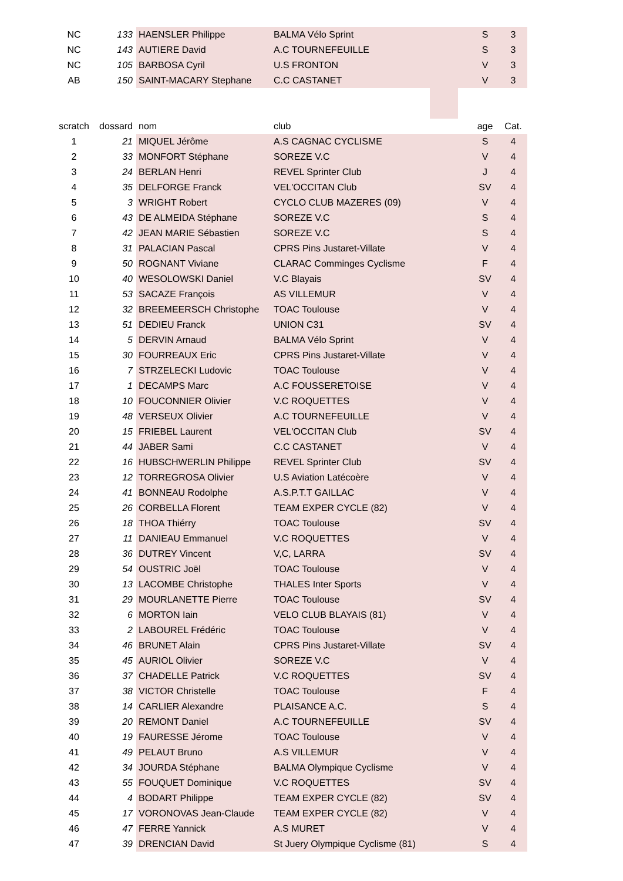| NC | 133 | HAENSLER Philippe | BALMA Vélo Sprint | S | 3 |
| NC | 143 | AUTIERE David | A.C TOURNEFEUILLE | S | 3 |
| NC | 105 | BARBOSA Cyril | U.S FRONTON | V | 3 |
| AB | 150 | SAINT-MACARY Stephane | C.C CASTANET | V | 3 |
| scratch | dossard | nom | club | age | Cat. |
| --- | --- | --- | --- | --- | --- |
| 1 | 21 | MIQUEL Jérôme | A.S CAGNAC CYCLISME | S | 4 |
| 2 | 33 | MONFORT Stéphane | SOREZE V.C | V | 4 |
| 3 | 24 | BERLAN Henri | REVEL Sprinter Club | J | 4 |
| 4 | 35 | DELFORGE Franck | VEL'OCCITAN Club | SV | 4 |
| 5 | 3 | WRIGHT Robert | CYCLO CLUB MAZERES (09) | V | 4 |
| 6 | 43 | DE ALMEIDA Stéphane | SOREZE V.C | S | 4 |
| 7 | 42 | JEAN MARIE Sébastien | SOREZE V.C | S | 4 |
| 8 | 31 | PALACIAN Pascal | CPRS Pins Justaret-Villate | V | 4 |
| 9 | 50 | ROGNANT Viviane | CLARAC Comminges Cyclisme | F | 4 |
| 10 | 40 | WESOLOWSKI Daniel | V.C Blayais | SV | 4 |
| 11 | 53 | SACAZE François | AS VILLEMUR | V | 4 |
| 12 | 32 | BREEMEERSCH Christophe | TOAC Toulouse | V | 4 |
| 13 | 51 | DEDIEU Franck | UNION C31 | SV | 4 |
| 14 | 5 | DERVIN Arnaud | BALMA Vélo Sprint | V | 4 |
| 15 | 30 | FOURREAUX Eric | CPRS Pins Justaret-Villate | V | 4 |
| 16 | 7 | STRZELECKI Ludovic | TOAC Toulouse | V | 4 |
| 17 | 1 | DECAMPS Marc | A.C FOUSSERETOISE | V | 4 |
| 18 | 10 | FOUCONNIER Olivier | V.C ROQUETTES | V | 4 |
| 19 | 48 | VERSEUX Olivier | A.C TOURNEFEUILLE | V | 4 |
| 20 | 15 | FRIEBEL Laurent | VEL'OCCITAN Club | SV | 4 |
| 21 | 44 | JABER Sami | C.C CASTANET | V | 4 |
| 22 | 16 | HUBSCHWERLIN Philippe | REVEL Sprinter Club | SV | 4 |
| 23 | 12 | TORREGROSA Olivier | U.S Aviation Latécoère | V | 4 |
| 24 | 41 | BONNEAU Rodolphe | A.S.P.T.T GAILLAC | V | 4 |
| 25 | 26 | CORBELLA Florent | TEAM EXPER CYCLE (82) | V | 4 |
| 26 | 18 | THOA Thiérry | TOAC Toulouse | SV | 4 |
| 27 | 11 | DANIEAU Emmanuel | V.C ROQUETTES | V | 4 |
| 28 | 36 | DUTREY Vincent | V,C, LARRA | SV | 4 |
| 29 | 54 | OUSTRIC Joël | TOAC Toulouse | V | 4 |
| 30 | 13 | LACOMBE Christophe | THALES Inter Sports | V | 4 |
| 31 | 29 | MOURLANETTE Pierre | TOAC Toulouse | SV | 4 |
| 32 | 6 | MORTON Iain | VELO CLUB BLAYAIS (81) | V | 4 |
| 33 | 2 | LABOUREL Frédéric | TOAC Toulouse | V | 4 |
| 34 | 46 | BRUNET Alain | CPRS Pins Justaret-Villate | SV | 4 |
| 35 | 45 | AURIOL Olivier | SOREZE V.C | V | 4 |
| 36 | 37 | CHADELLE Patrick | V.C ROQUETTES | SV | 4 |
| 37 | 38 | VICTOR Christelle | TOAC Toulouse | F | 4 |
| 38 | 14 | CARLIER Alexandre | PLAISANCE A.C. | S | 4 |
| 39 | 20 | REMONT Daniel | A.C TOURNEFEUILLE | SV | 4 |
| 40 | 19 | FAURESSE Jérome | TOAC Toulouse | V | 4 |
| 41 | 49 | PELAUT Bruno | A.S VILLEMUR | V | 4 |
| 42 | 34 | JOURDA Stéphane | BALMA Olympique Cyclisme | V | 4 |
| 43 | 55 | FOUQUET Dominique | V.C ROQUETTES | SV | 4 |
| 44 | 4 | BODART Philippe | TEAM EXPER CYCLE (82) | SV | 4 |
| 45 | 17 | VORONOVAS Jean-Claude | TEAM EXPER CYCLE (82) | V | 4 |
| 46 | 47 | FERRE Yannick | A.S MURET | V | 4 |
| 47 | 39 | DRENCIAN David | St Juery Olympique Cyclisme (81) | S | 4 |